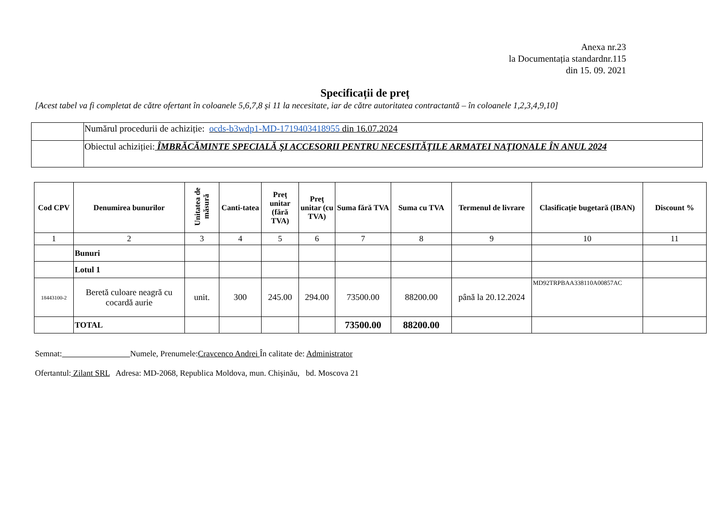Anexa nr.23
la Documentația standardnr.115
din 15. 09. 2021
Specificații de preț
[Acest tabel va fi completat de către ofertant în coloanele 5,6,7,8 și 11 la necesitate, iar de către autoritatea contractantă – în coloanele 1,2,3,4,9,10]
| | Numărul procedurii de achiziție: ocds-b3wdp1-MD-1719403418955 din 16.07.2024 |
| | Obiectul achiziției: ÎMBRĂCĂMINTE SPECIALĂ ŞI ACCESORII PENTRU NECESITĂŢILE ARMATEI NAŢIONALE ÎN ANUL 2024 |
| Cod CPV | Denumirea bunurilor | Unitatea de măsură | Canti-tatea | Preţ unitar (fără TVA) | Preţ unitar (cu TVA) | Suma fără TVA | Suma cu TVA | Termenul de livrare | Clasificație bugetară (IBAN) | Discount % |
| --- | --- | --- | --- | --- | --- | --- | --- | --- | --- | --- |
| 1 | 2 | 3 | 4 | 5 | 6 | 7 | 8 | 9 | 10 | 11 |
| | Bunuri | | | | | | | | | |
| | Lotul 1 | | | | | | | | | |
| 18443100-2 | Beretă culoare neagră cu cocardă aurie | unit. | 300 | 245.00 | 294.00 | 73500.00 | 88200.00 | până la 20.12.2024 | MD92TRPBAA338110A00857AC | |
| | TOTAL | | | | | 73500.00 | 88200.00 | | | |
Semnat: Numele, Prenumele:Cravcenco Andrei În calitate de: Administrator
Ofertantul: Zilant SRL Adresa: MD-2068, Republica Moldova, mun. Chișinău, bd. Moscova 21